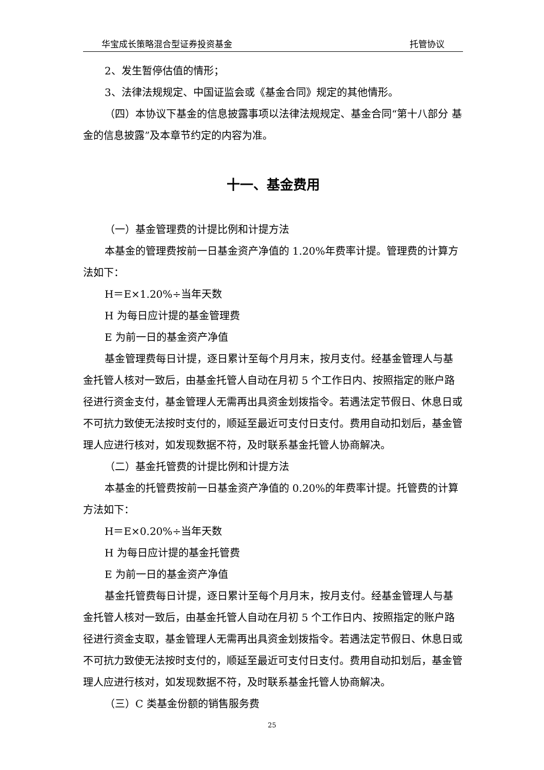华宝成长策略混合型证券投资基金 托管协议
2、发生暂停估值的情形；
3、法律法规规定、中国证监会或《基金合同》规定的其他情形。
（四）本协议下基金的信息披露事项以法律法规规定、基金合同“第十八部分 基金的信息披露”及本章节约定的内容为准。
十一、基金费用
（一）基金管理费的计提比例和计提方法
本基金的管理费按前一日基金资产净值的 1.20%年费率计提。管理费的计算方法如下：
H＝E×1.20%÷当年天数
H 为每日应计提的基金管理费
E 为前一日的基金资产净值
基金管理费每日计提，逐日累计至每个月月末，按月支付。经基金管理人与基金托管人核对一致后，由基金托管人自动在月初 5 个工作日内、按照指定的账户路径进行资金支付，基金管理人无需再出具资金划拨指令。若遇法定节假日、休息日或不可抗力致使无法按时支付的，顺延至最近可支付日支付。费用自动扣划后，基金管理人应进行核对，如发现数据不符，及时联系基金托管人协商解决。
（二）基金托管费的计提比例和计提方法
本基金的托管费按前一日基金资产净值的 0.20%的年费率计提。托管费的计算方法如下：
H＝E×0.20%÷当年天数
H 为每日应计提的基金托管费
E 为前一日的基金资产净值
基金托管费每日计提，逐日累计至每个月月末，按月支付。经基金管理人与基金托管人核对一致后，由基金托管人自动在月初 5 个工作日内、按照指定的账户路径进行资金支取，基金管理人无需再出具资金划拨指令。若遇法定节假日、休息日或不可抗力致使无法按时支付的，顺延至最近可支付日支付。费用自动扣划后，基金管理人应进行核对，如发现数据不符，及时联系基金托管人协商解决。
（三）C 类基金份额的销售服务费
25